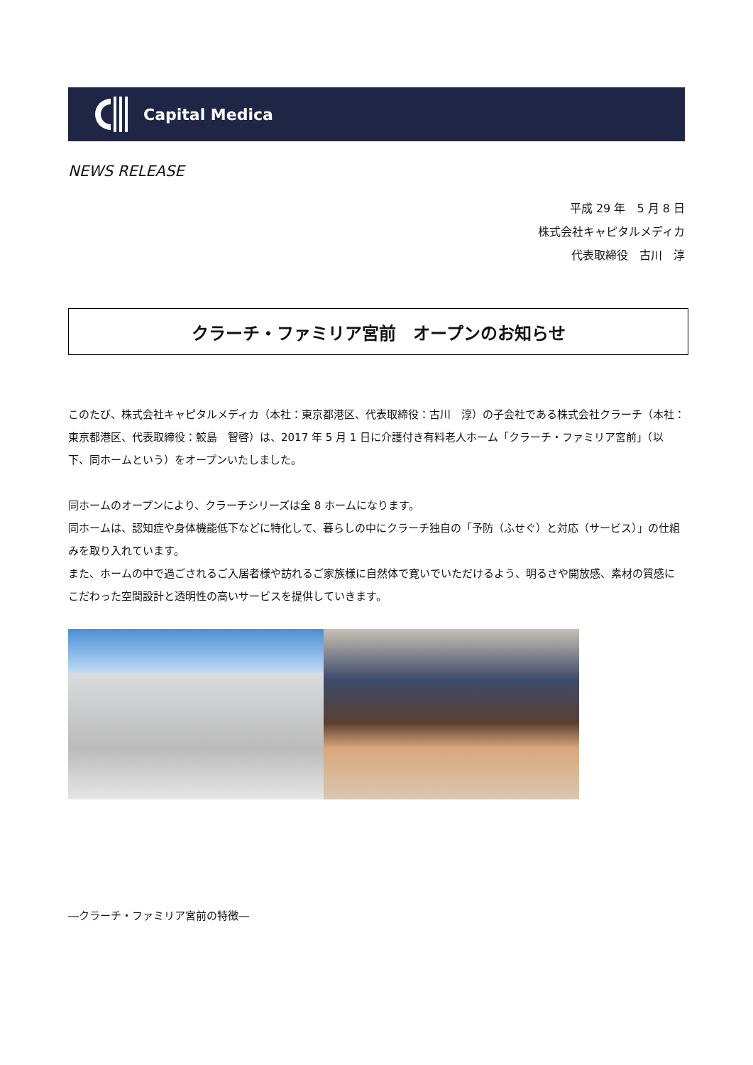Capital Medica
NEWS RELEASE
平成 29 年　5 月 8 日
株式会社キャピタルメディカ
代表取締役　古川　淳
クラーチ・ファミリア宮前　オープンのお知らせ
このたび、株式会社キャピタルメディカ（本社：東京都港区、代表取締役：古川　淳）の子会社である株式会社クラーチ（本社：東京都港区、代表取締役：鮫島　智啓）は、2017 年 5 月 1 日に介護付き有料老人ホーム「クラーチ・ファミリア宮前」（以下、同ホームという）をオープンいたしました。
同ホームのオープンにより、クラーチシリーズは全 8 ホームになります。
同ホームは、認知症や身体機能低下などに特化して、暮らしの中にクラーチ独自の「予防（ふせぐ）と対応（サービス）」の仕組みを取り入れています。
また、ホームの中で過ごされるご入居者様や訪れるご家族様に自然体で寛いでいただけるよう、明るさや開放感、素材の質感にこだわった空間設計と透明性の高いサービスを提供していきます。
―クラーチ・ファミリア宮前の特徴―